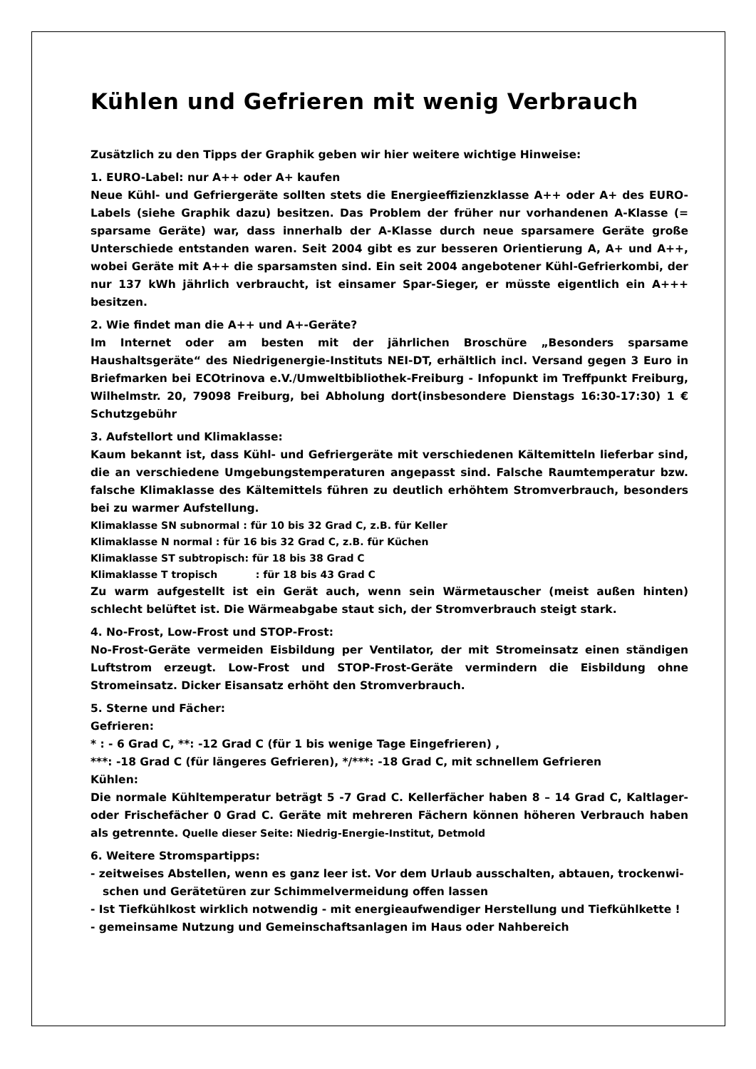Kühlen und Gefrieren mit wenig Verbrauch
Zusätzlich zu den Tipps der Graphik geben wir hier weitere wichtige Hinweise:
1. EURO-Label: nur A++ oder A+ kaufen
Neue Kühl- und Gefriergeräte sollten stets die Energieeffizienzklasse A++ oder A+ des EURO-Labels (siehe Graphik dazu) besitzen. Das Problem der früher nur vorhandenen A-Klasse (= sparsame Geräte) war, dass innerhalb der A-Klasse durch neue sparsamere Geräte große Unterschiede entstanden waren. Seit 2004 gibt es zur besseren Orientierung A, A+ und A++, wobei Geräte mit A++ die sparsamsten sind. Ein seit 2004 angebotener Kühl-Gefrierkombi, der nur 137 kWh jährlich verbraucht, ist einsamer Spar-Sieger, er müsste eigentlich ein A+++ besitzen.
2. Wie findet man die A++ und A+-Geräte?
Im Internet oder am besten mit der jährlichen Broschüre „Besonders sparsame Haushaltsgeräte“ des Niedrigenergie-Instituts NEI-DT, erhältlich incl. Versand gegen 3 Euro in Briefmarken bei ECOtrinova e.V./Umweltbibliothek-Freiburg - Infopunkt im Treffpunkt Freiburg, Wilhelmstr. 20, 79098 Freiburg, bei Abholung dort(insbesondere Dienstags 16:30-17:30) 1 € Schutzgebühr
3. Aufstellort und Klimaklasse:
Kaum bekannt ist, dass Kühl- und Gefriergeräte mit verschiedenen Kältemitteln lieferbar sind, die an verschiedene Umgebungstemperaturen angepasst sind. Falsche Raumtemperatur bzw. falsche Klimaklasse des Kältemittels führen zu deutlich erhöhtem Stromverbrauch, besonders bei zu warmer Aufstellung.
Klimaklasse SN subnormal : für 10 bis 32 Grad C, z.B. für Keller
Klimaklasse N normal : für 16 bis 32 Grad C, z.B. für Küchen
Klimaklasse ST subtropisch: für 18 bis 38 Grad C
Klimaklasse T tropisch : für 18 bis 43 Grad C
Zu warm aufgestellt ist ein Gerät auch, wenn sein Wärmetauscher (meist außen hinten) schlecht belüftet ist. Die Wärmeabgabe staut sich, der Stromverbrauch steigt stark.
4. No-Frost, Low-Frost und STOP-Frost:
No-Frost-Geräte vermeiden Eisbildung per Ventilator, der mit Stromeinsatz einen ständigen Luftstrom erzeugt. Low-Frost und STOP-Frost-Geräte vermindern die Eisbildung ohne Stromeinsatz. Dicker Eisansatz erhöht den Stromverbrauch.
5. Sterne und Fächer:
Gefrieren:
* : - 6 Grad C, **: -12 Grad C (für 1 bis wenige Tage Eingefrieren) ,
***: -18 Grad C (für längeres Gefrieren), */***: -18 Grad C, mit schnellem Gefrieren
Kühlen:
Die normale Kühltemperatur beträgt 5 -7 Grad C. Kellerfächer haben 8 – 14 Grad C, Kaltlager- oder Frischefächer 0 Grad C. Geräte mit mehreren Fächern können höheren Verbrauch haben als getrennte. Quelle dieser Seite: Niedrig-Energie-Institut, Detmold
6. Weitere Stromspartipps:
- zeitweises Abstellen, wenn es ganz leer ist. Vor dem Urlaub ausschalten, abtauen, trockenwi-
schen und Gerätetüren zur Schimmelvermeidung offen lassen
- Ist Tiefkühlkost wirklich notwendig - mit energieaufwendiger Herstellung und Tiefkühlkette !
- gemeinsame Nutzung und Gemeinschaftsanlagen im Haus oder Nahbereich